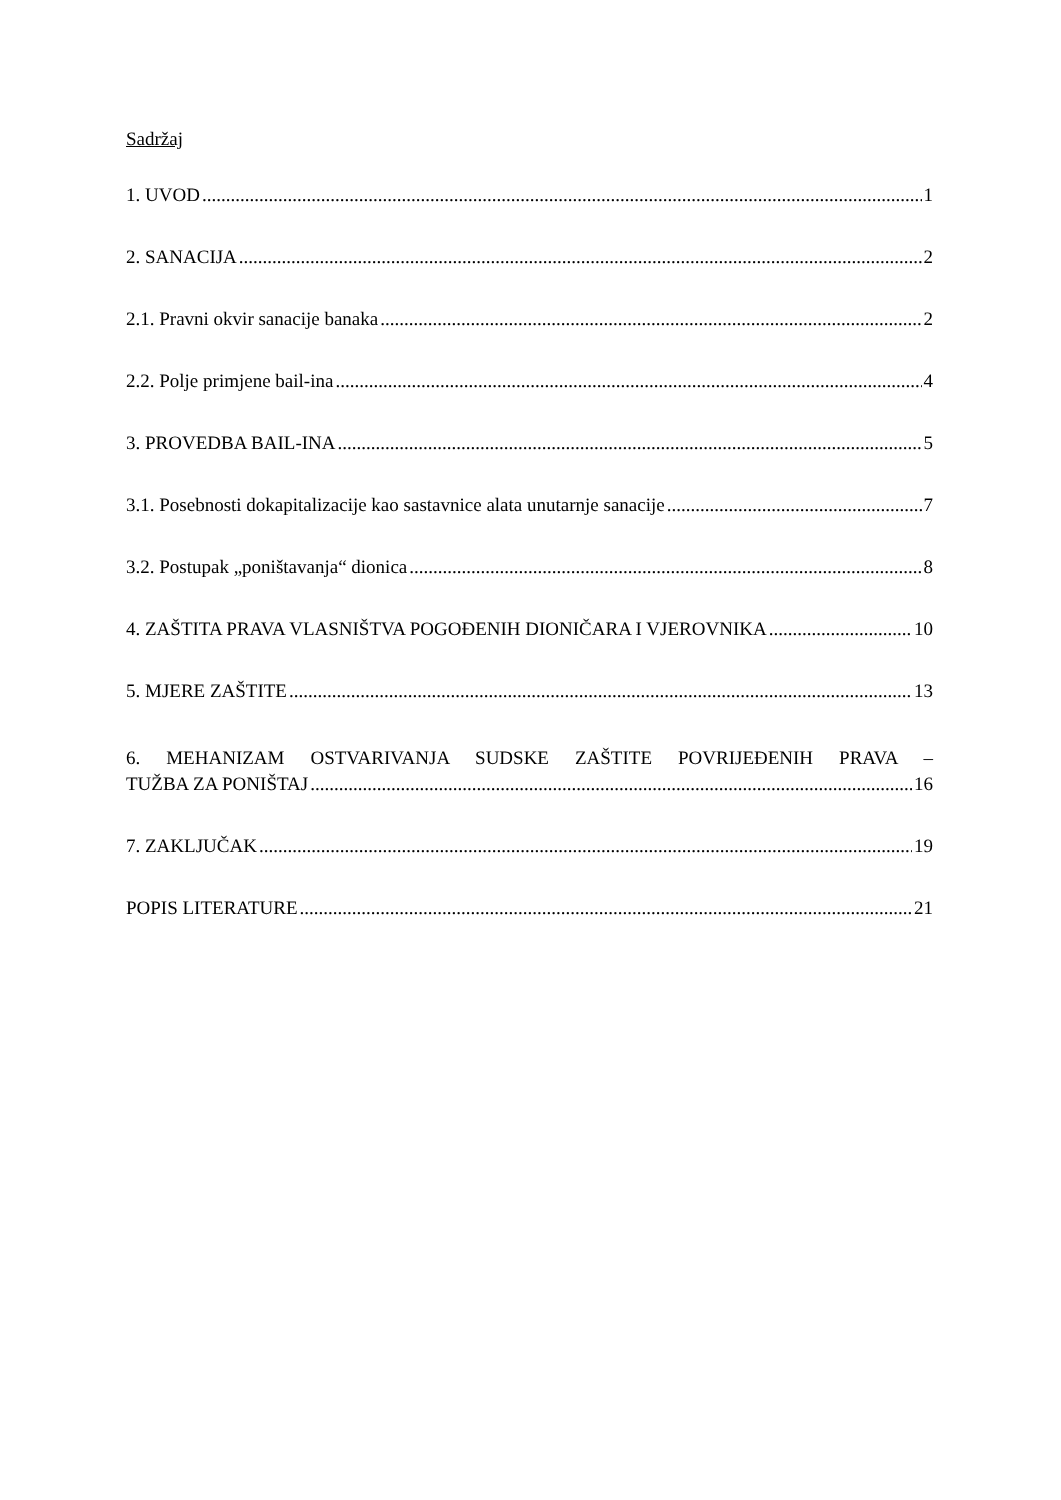Sadržaj
1. UVOD 1
2. SANACIJA 2
2.1. Pravni okvir sanacije banaka 2
2.2. Polje primjene bail-ina 4
3. PROVEDBA BAIL-INA 5
3.1. Posebnosti dokapitalizacije kao sastavnice alata unutarnje sanacije 7
3.2. Postupak „poništavanja“ dionica 8
4. ZAŠTITA PRAVA VLASNIŠTVA POGOĐENIH DIONIČARA I VJEROVNIKA 10
5. MJERE ZAŠTITE 13
6. MEHANIZAM OSTVARIVANJA SUDSKE ZAŠTITE POVRIJEĐENIH PRAVA –
TUŽBA ZA PONIŠTAJ 16
7. ZAKLJUČAK 19
POPIS LITERATURE 21